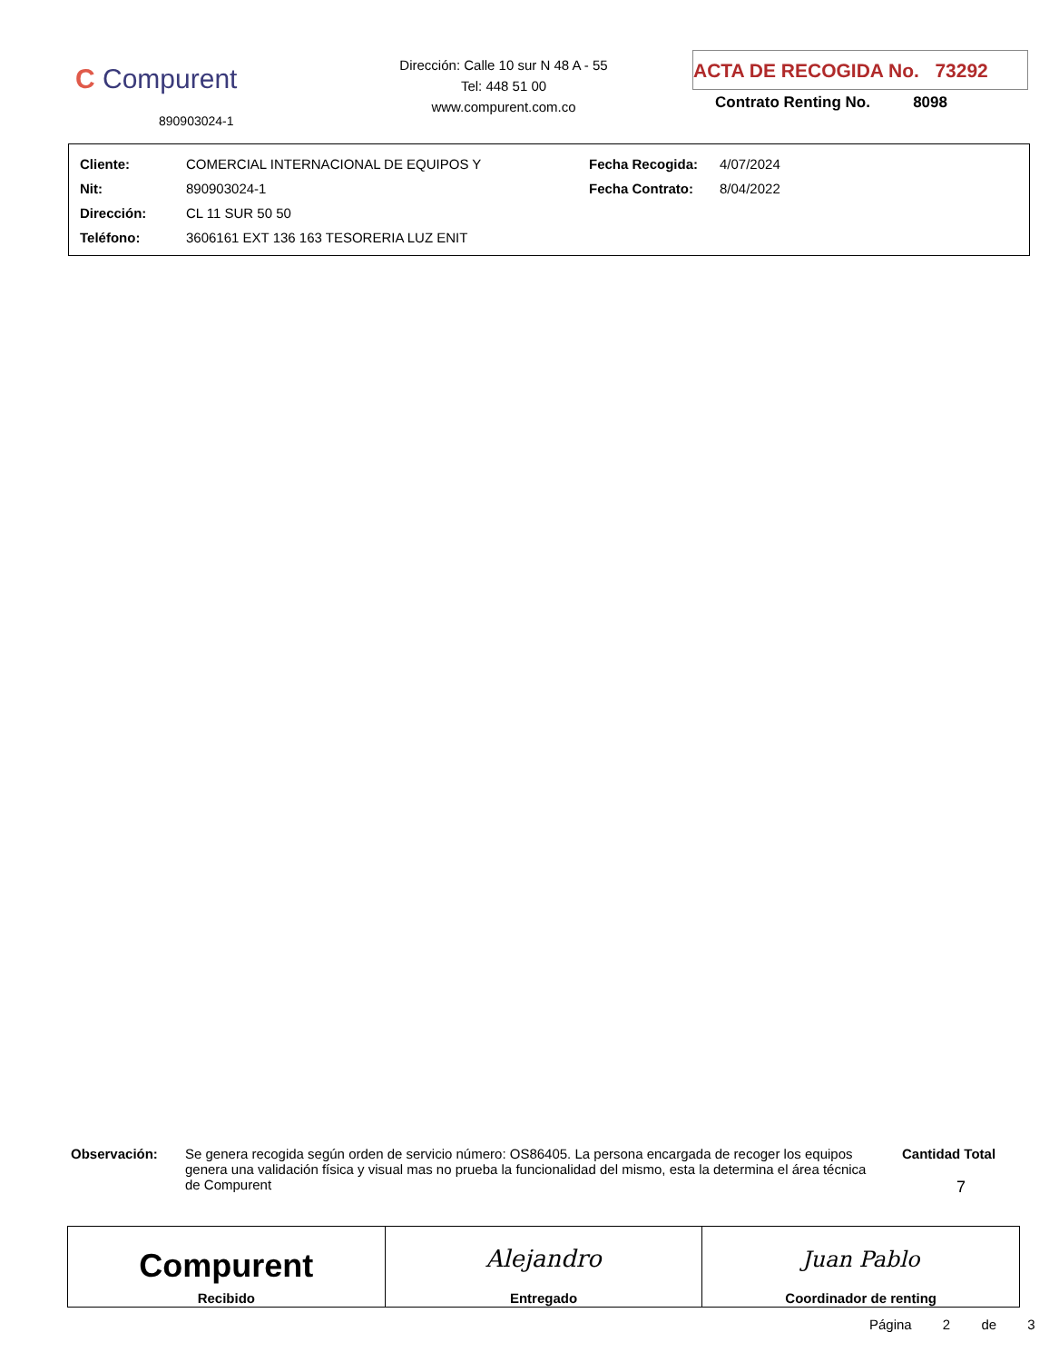C Compurent
890903024-1
Dirección: Calle 10 sur N 48 A - 55
Tel: 448 51 00
www.compurent.com.co
ACTA DE RECOGIDA No. 73292
Contrato Renting No. 8098
| Cliente: | COMERCIAL INTERNACIONAL DE EQUIPOS Y | Fecha Recogida: | 4/07/2024 |
| Nit: | 890903024-1 | Fecha Contrato: | 8/04/2022 |
| Dirección: | CL 11 SUR 50 50 | | |
| Teléfono: | 3606161 EXT 136 163 TESORERIA LUZ ENIT | | |
Observación: Se genera recogida según orden de servicio número: OS86405. La persona encargada de recoger los equipos genera una validación física y visual mas no prueba la funcionalidad del mismo, esta la determina el área técnica de Compurent
Cantidad Total
7
| Compurent Recibido | Alejandro Entregado | Juan Pablo Coordinador de renting |
Página 2 de 3